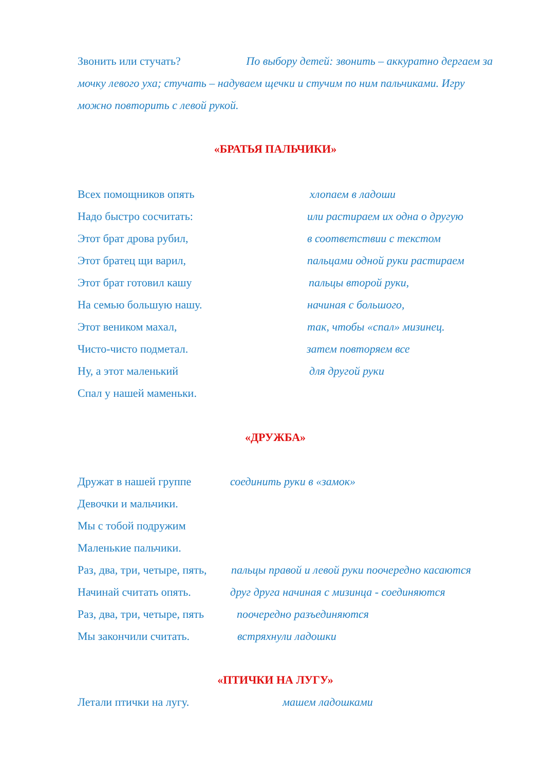Звонить или стучать? По выбору детей: звонить – аккуратно дергаем за мочку левого уха; стучать – надуваем щечки и стучим по ним пальчиками. Игру можно повторить с левой рукой.
«БРАТЬЯ ПАЛЬЧИКИ»
Всех помощников опять хлопаем в ладоши
Надо быстро сосчитать: или растираем их одна о другую
Этот брат дрова рубил, в соответствии с текстом
Этот братец щи варил, пальцами одной руки растираем
Этот брат готовил кашу пальцы второй руки,
На семью большую нашу. начиная с большого,
Этот веником махал, так, чтобы «спал» мизинец.
Чисто-чисто подметал. затем повторяем все
Ну, а этот маленький для другой руки
Спал у нашей маменьки.
«ДРУЖБА»
Дружат в нашей группе соединить руки в «замок»
Девочки и мальчики.
Мы с тобой подружим
Маленькие пальчики.
Раз, два, три, четыре, пять, пальцы правой и левой руки поочередно касаются
Начинай считать опять. друг друга начиная с мизинца - соединяются
Раз, два, три, четыре, пять поочередно разъединяются
Мы закончили считать. встряхнули ладошки
«ПТИЧКИ НА ЛУГУ»
Летали птички на лугу. машем ладошками